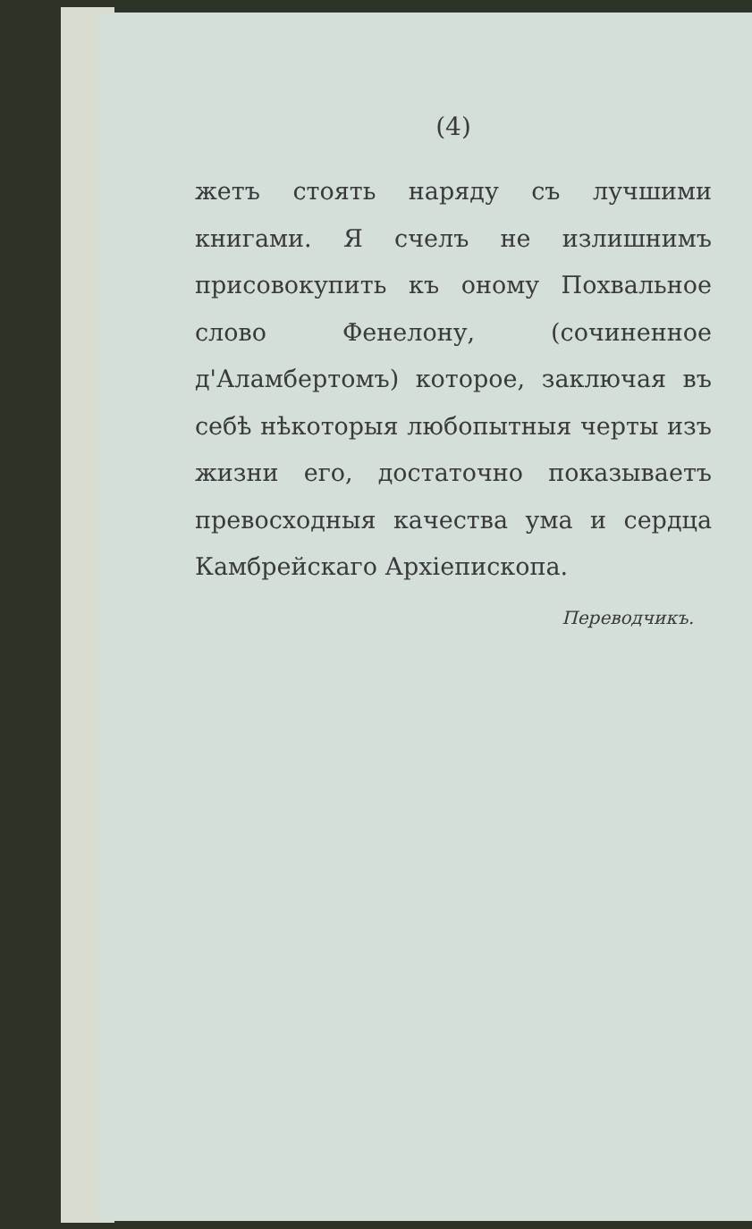(4)
жетъ стоять наряду съ лучшими книгами. Я счелъ не излишнимъ присовокупить къ оному Похвальное слово Фенелону, (сочиненное д'Аламбертомъ) которое, заключая въ себѣ нѣкоторыя любопытныя черты изъ жизни его, достаточно показываетъ превосходныя качества ума и сердца Камбрейскаго Архіепископа.
Переводчикъ.